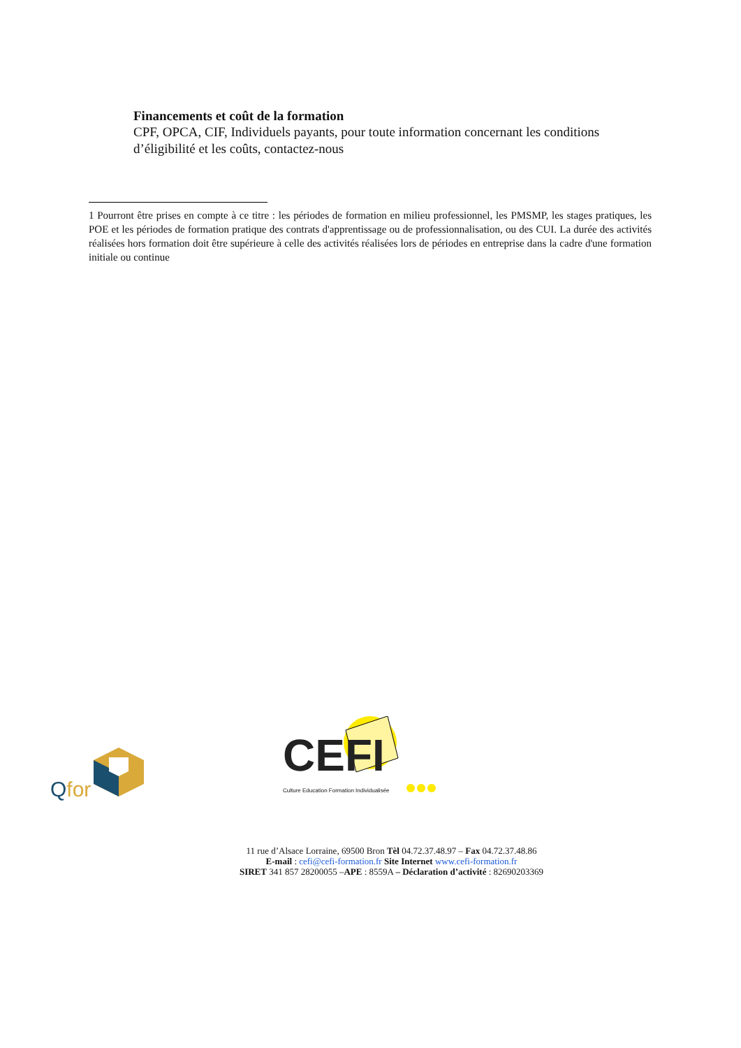Financements et coût de la formation
CPF, OPCA, CIF, Individuels payants, pour toute information concernant les conditions d’éligibilité et les coûts, contactez-nous
1 Pourront être prises en compte à ce titre : les périodes de formation en milieu professionnel, les PMSMP, les stages pratiques, les POE et les périodes de formation pratique des contrats d'apprentissage ou de professionnalisation, ou des CUI. La durée des activités réalisées hors formation doit être supérieure à celle des activités réalisées lors de périodes en entreprise dans la cadre d'une formation initiale ou continue
Qfor
CEFI
Culture Education Formation Individualisée
11 rue d’Alsace Lorraine, 69500 Bron Tèl 04.72.37.48.97 – Fax 04.72.37.48.86
E-mail : cefi@cefi-formation.fr Site Internet www.cefi-formation.fr
SIRET 341 857 28200055 –APE : 8559A – Déclaration d’activité : 82690203369